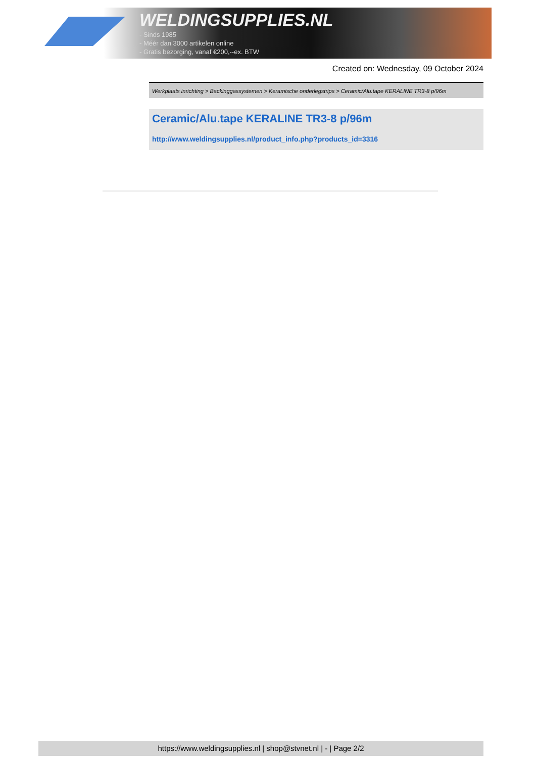WELDINGSUPPLIES.NL
- Sinds 1985
- Méér dan 3000 artikelen online
- Gratis bezorging, vanaf €200,--ex. BTW
Created on: Wednesday, 09 October 2024
Werkplaats inrichting > Backinggassystemen > Keramische onderlegstrips > Ceramic/Alu.tape KERALINE TR3-8 p/96m
Ceramic/Alu.tape KERALINE TR3-8 p/96m
http://www.weldingsupplies.nl/product_info.php?products_id=3316
https://www.weldingsupplies.nl | shop@stvnet.nl | - | Page 2/2